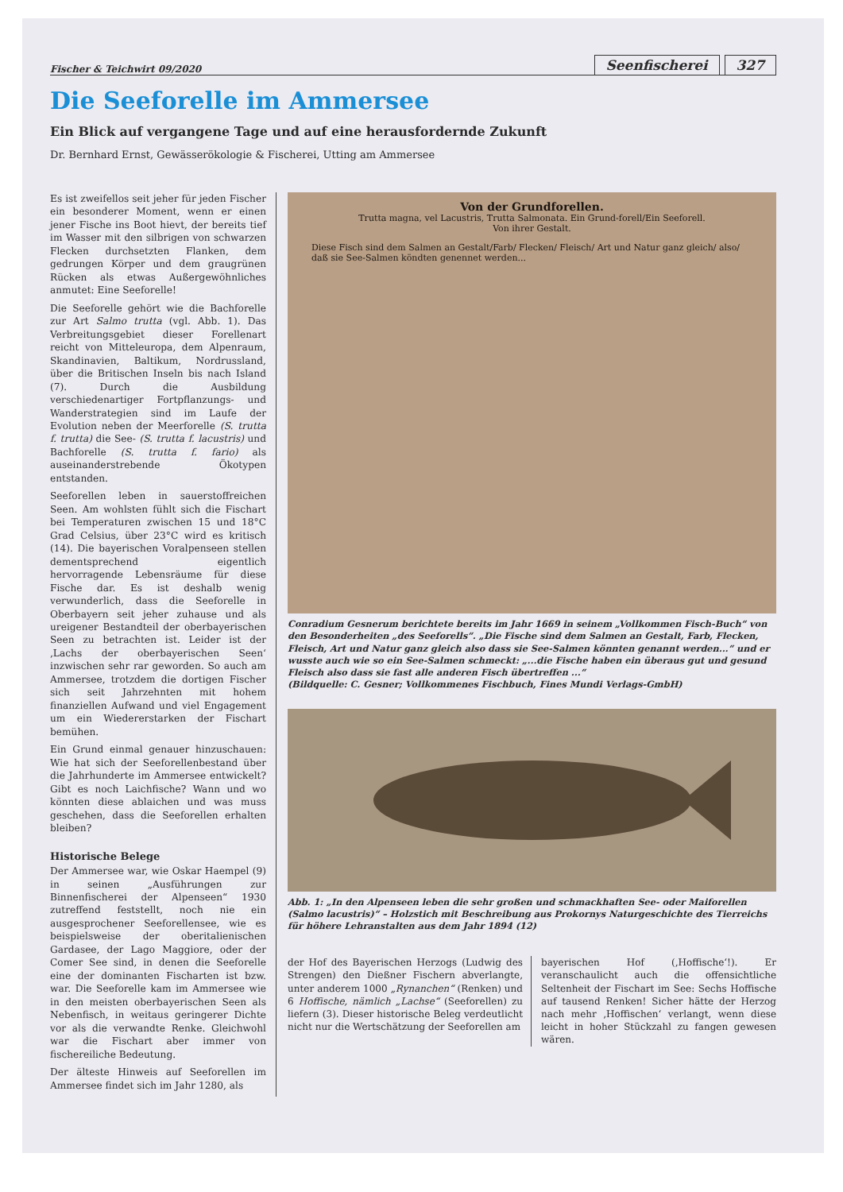Fischer & Teichwirt 09/2020
Seenfischerei 327
Die Seeforelle im Ammersee
Ein Blick auf vergangene Tage und auf eine herausfordernde Zukunft
Dr. Bernhard Ernst, Gewässerökologie & Fischerei, Utting am Ammersee
Es ist zweifellos seit jeher für jeden Fischer ein besonderer Moment, wenn er einen jener Fische ins Boot hievt, der bereits tief im Wasser mit den silbrigen von schwarzen Flecken durchsetzten Flanken, dem gedrungen Körper und dem graugrünen Rücken als etwas Außergewöhnliches anmutet: Eine Seeforelle!
Die Seeforelle gehört wie die Bachforelle zur Art Salmo trutta (vgl. Abb. 1). Das Verbreitungsgebiet dieser Forellenart reicht von Mitteleuropa, dem Alpenraum, Skandinavien, Baltikum, Nordrussland, über die Britischen Inseln bis nach Island (7). Durch die Ausbildung verschiedenartiger Fortpflanzungs- und Wanderstrategien sind im Laufe der Evolution neben der Meerforelle (S. trutta f. trutta) die See- (S. trutta f. lacustris) und Bachforelle (S. trutta f. fario) als auseinanderstrebende Ökotypen entstanden.
Seeforellen leben in sauerstoffreichen Seen. Am wohlsten fühlt sich die Fischart bei Temperaturen zwischen 15 und 18°C Grad Celsius, über 23°C wird es kritisch (14). Die bayerischen Voralpenseen stellen dementsprechend eigentlich hervorragende Lebensräume für diese Fische dar. Es ist deshalb wenig verwunderlich, dass die Seeforelle in Oberbayern seit jeher zuhause und als ureigener Bestandteil der oberbayerischen Seen zu betrachten ist. Leider ist der ‚Lachs der oberbayerischen Seen‘ inzwischen sehr rar geworden. So auch am Ammersee, trotzdem die dortigen Fischer sich seit Jahrzehnten mit hohem finanziellen Aufwand und viel Engagement um ein Wiedererstarken der Fischart bemühen.
Ein Grund einmal genauer hinzuschauen: Wie hat sich der Seeforellenbestand über die Jahrhunderte im Ammersee entwickelt? Gibt es noch Laichfische? Wann und wo könnten diese ablaichen und was muss geschehen, dass die Seeforellen erhalten bleiben?
Historische Belege
Der Ammersee war, wie Oskar Haempel (9) in seinen „Ausführungen zur Binnenfischerei der Alpenseen“ 1930 zutreffend feststellt, noch nie ein ausgesprochener Seeforellensee, wie es beispielsweise der oberitalienischen Gardasee, der Lago Maggiore, oder der Comer See sind, in denen die Seeforelle eine der dominanten Fischarten ist bzw. war. Die Seeforelle kam im Ammersee wie in den meisten oberbayerischen Seen als Nebenfisch, in weitaus geringerer Dichte vor als die verwandte Renke. Gleichwohl war die Fischart aber immer von fischereiliche Bedeutung.
Der älteste Hinweis auf Seeforellen im Ammersee findet sich im Jahr 1280, als
Von der Grundforellen.
Trutta magna, vel Lacustris, Trutta Salmonata. Ein Grund-forell/Ein Seeforell.
Von ihrer Gestalt.
Diese Fisch sind dem Salmen an Gestalt/Farb/ Flecken/ Fleisch/ Art und Natur ganz gleich/ also/ daß sie See-Salmen köndten genennet werden...
Conradium Gesnerum berichtete bereits im Jahr 1669 in seinem „Vollkommen Fisch-Buch“ von den Besonderheiten „des Seeforells“. „Die Fische sind dem Salmen an Gestalt, Farb, Flecken, Fleisch, Art und Natur ganz gleich also dass sie See-Salmen könnten genannt werden...“ und er wusste auch wie so ein See-Salmen schmeckt: „...die Fische haben ein überaus gut und gesund Fleisch also dass sie fast alle anderen Fisch übertreffen ...“
(Bildquelle: C. Gesner; Vollkommenes Fischbuch, Fines Mundi Verlags-GmbH)
Abb. 1: „In den Alpenseen leben die sehr großen und schmackhaften See- oder Maiforellen (Salmo lacustris)“ – Holzstich mit Beschreibung aus Prokornys Naturgeschichte des Tierreichs für höhere Lehranstalten aus dem Jahr 1894 (12)
der Hof des Bayerischen Herzogs (Ludwig des Strengen) den Dießner Fischern abverlangte, unter anderem 1000 „Rynanchen“ (Renken) und 6 Hoffische, nämlich „Lachse“ (Seeforellen) zu liefern (3). Dieser historische Beleg verdeutlicht nicht nur die Wertschätzung der Seeforellen am
bayerischen Hof (‚Hoffische‘!). Er veranschaulicht auch die offensichtliche Seltenheit der Fischart im See: Sechs Hoffische auf tausend Renken! Sicher hätte der Herzog nach mehr ‚Hoffischen‘ verlangt, wenn diese leicht in hoher Stückzahl zu fangen gewesen wären.